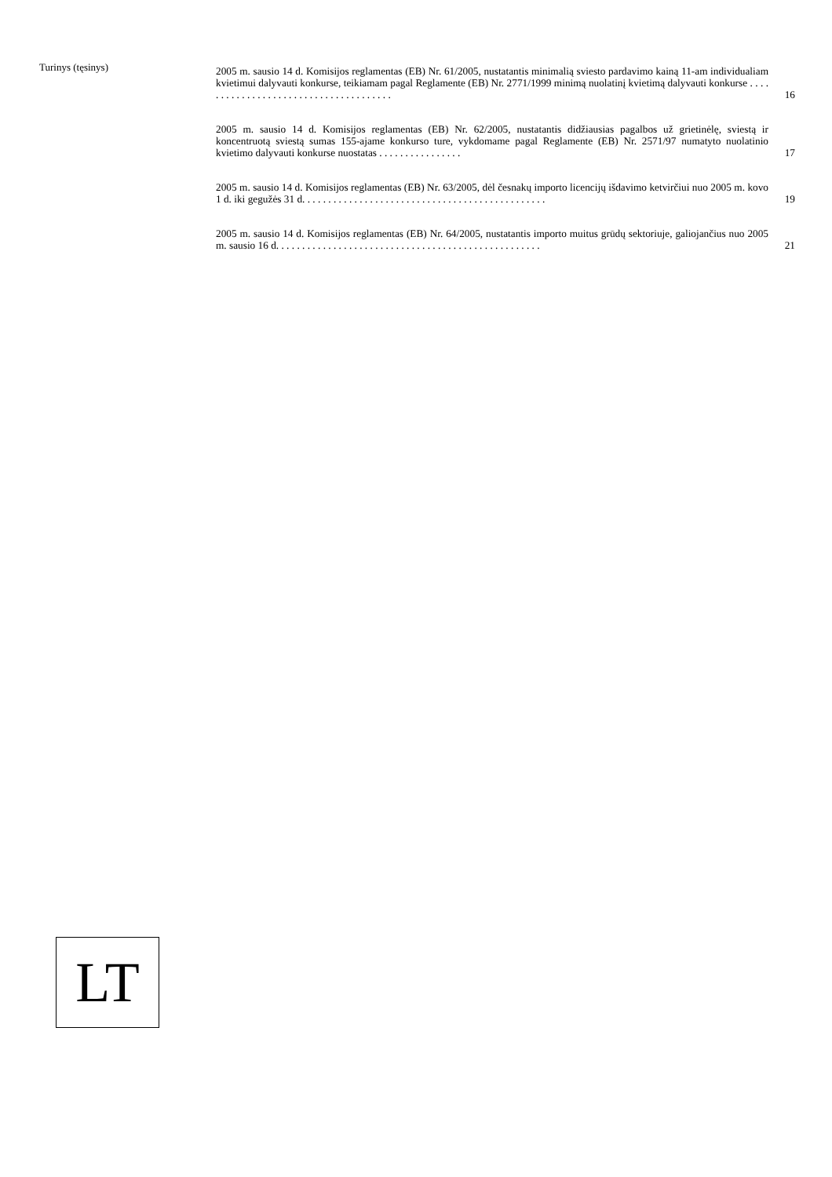Turinys (tęsinys)
2005 m. sausio 14 d. Komisijos reglamentas (EB) Nr. 61/2005, nustatantis minimalią sviesto pardavimo kainą 11-am individualiam kvietimui dalyvauti konkurse, teikiamam pagal Reglamente (EB) Nr. 2771/1999 minimą nuolatinį kvietimą dalyvauti konkurse . . . . . . . . . . . . . . . . . . . . . . . . . . . . . . . . . . . . . .
16
2005 m. sausio 14 d. Komisijos reglamentas (EB) Nr. 62/2005, nustatantis didžiausias pagalbos už grietinėlę, sviestą ir koncentruotą sviestą sumas 155-ajame konkurso ture, vykdomame pagal Reglamente (EB) Nr. 2571/97 numatyto nuolatinio kvietimo dalyvauti konkurse nuostatas . . . . . . . . . . . . . . . .
17
2005 m. sausio 14 d. Komisijos reglamentas (EB) Nr. 63/2005, dėl česnakų importo licencijų išdavimo ketvirčiui nuo 2005 m. kovo 1 d. iki gegužės 31 d. . . . . . . . . . . . . . . . . . . . . . . . . . . . . . . . . . . . . . . . . . . . . . .
19
2005 m. sausio 14 d. Komisijos reglamentas (EB) Nr. 64/2005, nustatantis importo muitus grūdų sektoriuje, galiojančius nuo 2005 m. sausio 16 d. . . . . . . . . . . . . . . . . . . . . . . . . . . . . . . . . . . . . . . . . . . . . . . . . . .
21
LT